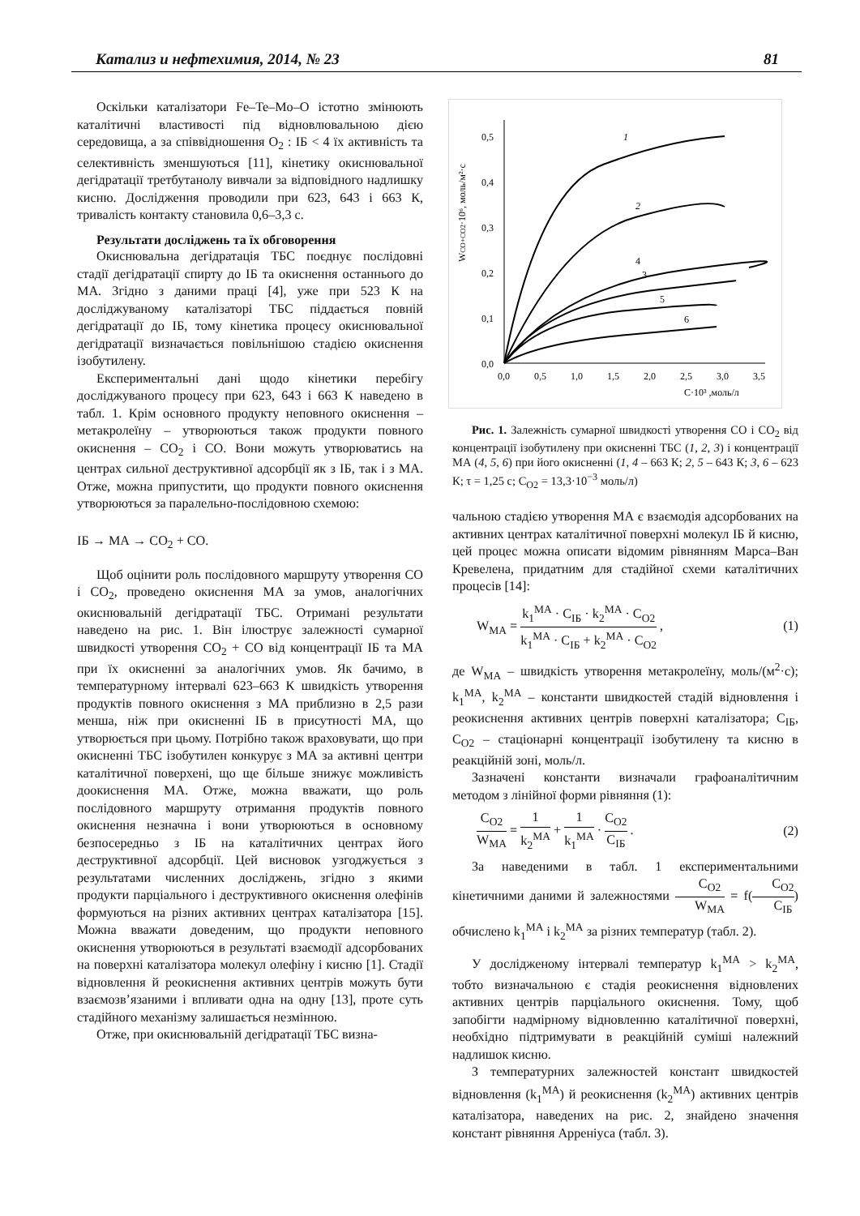Катализ и нефтехимия, 2014, № 23 81
Оскільки каталізатори Fe–Te–Mo–O істотно змінюють каталітичні властивості під відновлювальною дією середовища, а за співвідношення O<sub>2</sub> : ІБ < 4 їх активність та селективність зменшуються [11], кінетику окиснювальної дегідратації третбутанолу вивчали за відповідного надлишку кисню. Дослідження проводили при 623, 643 і 663 К, тривалість контакту становила 0,6–3,3 с.
Результати досліджень та їх обговорення
Окиснювальна дегідратація ТБС поєднує послідовні стадії дегідратації спирту до ІБ та окиснення останнього до МА. Згідно з даними праці [4], уже при 523 К на досліджуваному каталізаторі ТБС піддається повній дегідратації до ІБ, тому кінетика процесу окиснювальної дегідратації визначається повільнішою стадією окиснення ізобутилену.
Експериментальні дані щодо кінетики перебігу досліджуваного процесу при 623, 643 і 663 К наведено в табл. 1. Крім основного продукту неповного окиснення – метакролеїну – утворюються також продукти повного окиснення – CO<sub>2</sub> і CO. Вони можуть утворюватись на центрах сильної деструктивної адсорбції як з ІБ, так і з МА. Отже, можна припустити, що продукти повного окиснення утворюються за паралельно-послідовною схемою:
ІБ → МА → CO<sub>2</sub> + CO.
Щоб оцінити роль послідовного маршруту утворення CO і CO<sub>2</sub>, проведено окиснення МА за умов, аналогічних окиснювальній дегідратації ТБС. Отримані результати наведено на рис. 1. Він ілюструє залежності сумарної швидкості утворення CO<sub>2</sub> + CO від концентрації ІБ та МА при їх окисненні за аналогічних умов. Як бачимо, в температурному інтервалі 623–663 К швидкість утворення продуктів повного окиснення з МА приблизно в 2,5 рази менша, ніж при окисненні ІБ в присутності МА, що утворюється при цьому. Потрібно також враховувати, що при окисненні ТБС ізобутилен конкурує з МА за активні центри каталітичної поверхені, що ще більше знижує можливість доокиснення МА. Отже, можна вважати, що роль послідовного маршруту отримання продуктів повного окиснення незначна і вони утворюються в основному безпосередньо з ІБ на каталітичних центрах його деструктивної адсорбції. Цей висновок узгоджується з результатами численних досліджень, згідно з якими продукти парціального і деструктивного окиснення олефінів формуються на різних активних центрах каталізатора [15]. Можна вважати доведеним, що продукти неповного окиснення утворюються в результаті взаємодії адсорбованих на поверхні каталізатора молекул олефіну і кисню [1]. Стадії відновлення й реокиснення активних центрів можуть бути взаємозв’язаними і впливати одна на одну [13], проте суть стадійного механізму залишається незмінною.
Отже, при окиснювальній дегідратації ТБС визна-
0,0
0,1
0,2
0,3
0,4
0,5
0,0
0,5
1,0
1,5
2,0
2,5
3,0
3,5
C·10³ ,моль/л
WCO+CO2·10⁶, моль/м²·с
1
2
3
4
5
6
Рис. 1. Залежність сумарної швидкості утворення CO і CO<sub>2</sub> від концентрації ізобутилену при окисненні ТБС (1, 2, 3) і концентрації МА (4, 5, 6) при його окисненні (1, 4 – 663 К; 2, 5 – 643 К; 3, 6 – 623 К; τ = 1,25 с; C<sub>O2</sub> = 13,3·10<sup>−3</sup> моль/л)
чальною стадією утворення МА є взаємодія адсорбованих на активних центрах каталітичної поверхні молекул ІБ й кисню, цей процес можна описати відомим рівнянням Марса–Ван Кревелена, придатним для стадійної схеми каталітичних процесів [14]:
W<sub>МА</sub> = k<sub>1</sub><sup>МА</sup> · C<sub>ІБ</sub> · k<sub>2</sub><sup>МА</sup> · C<sub>O2</sub> k<sub>1</sub><sup>МА</sup> · C<sub>ІБ</sub> + k<sub>2</sub><sup>МА</sup> · C<sub>O2</sub> , (1)
де W<sub>МА</sub> – швидкість утворення метакролеїну, моль/(м<sup>2</sup>·с); k<sub>1</sub><sup>МА</sup>, k<sub>2</sub><sup>МА</sup> – константи швидкостей стадій відновлення і реокиснення активних центрів поверхні каталізатора; C<sub>ІБ</sub>, C<sub>O2</sub> – стаціонарні концентрації ізобутилену та кисню в реакційній зоні, моль/л.
Зазначені константи визначали графоаналітичним методом з лінійної форми рівняння (1):
C<sub>O2</sub> W<sub>МА</sub> = 1 k<sub>2</sub><sup>МА</sup> + 1 k<sub>1</sub><sup>МА</sup> · C<sub>O2</sub> C<sub>ІБ</sub> . (2)
За наведеними в табл. 1 експериментальними кінетичними даними й залежностями C<sub>O2</sub> W<sub>МА</sub> = f(C<sub>O2</sub> C<sub>ІБ</sub>) обчислено k<sub>1</sub><sup>МА</sup> і k<sub>2</sub><sup>МА</sup> за різних температур (табл. 2).
У дослідженому інтервалі температур k<sub>1</sub><sup>МА</sup> > k<sub>2</sub><sup>МА</sup>, тобто визначальною є стадія реокиснення відновлених активних центрів парціального окиснення. Тому, щоб запобігти надмірному відновленню каталітичної поверхні, необхідно підтримувати в реакційній суміші належний надлишок кисню.
З температурних залежностей констант швидкостей відновлення (k<sub>1</sub><sup>МА</sup>) й реокиснення (k<sub>2</sub><sup>МА</sup>) активних центрів каталізатора, наведених на рис. 2, знайдено значення констант рівняння Арреніуса (табл. 3).